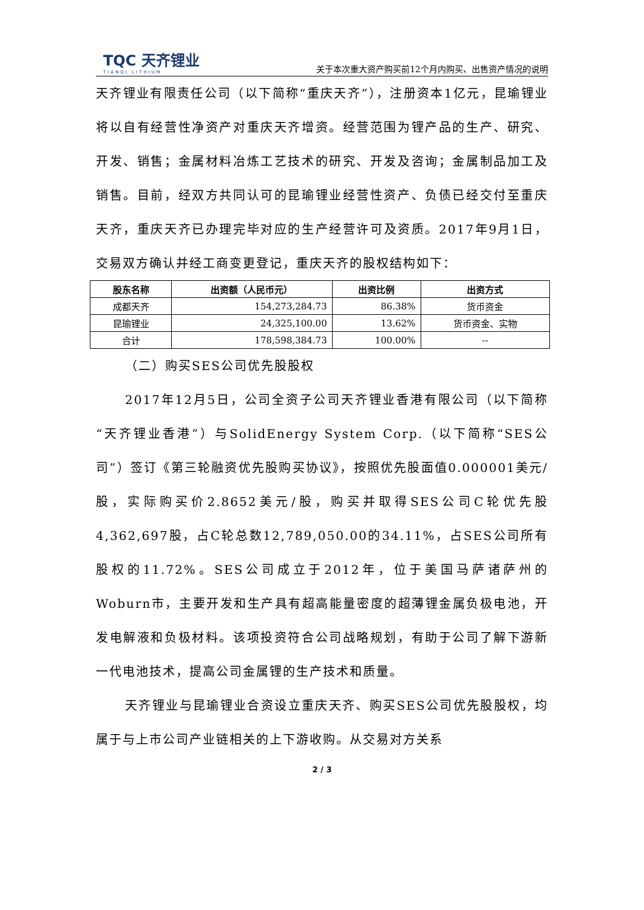TQC 天齐锂业
TIANQI LITHIUM
关于本次重大资产购买前12个月内购买、出售资产情况的说明
天齐锂业有限责任公司（以下简称“重庆天齐”），注册资本1亿元，昆瑜锂业将以自有经营性净资产对重庆天齐增资。经营范围为锂产品的生产、研究、开发、销售；金属材料冶炼工艺技术的研究、开发及咨询；金属制品加工及销售。目前，经双方共同认可的昆瑜锂业经营性资产、负债已经交付至重庆天齐，重庆天齐已办理完毕对应的生产经营许可及资质。2017年9月1日，交易双方确认并经工商变更登记，重庆天齐的股权结构如下：
| 股东名称 | 出资额（人民币元） | 出资比例 | 出资方式 |
| --- | --- | --- | --- |
| 成都天齐 | 154,273,284.73 | 86.38% | 货币资金 |
| 昆瑜锂业 | 24,325,100.00 | 13.62% | 货币资金、实物 |
| 合计 | 178,598,384.73 | 100.00% | -- |
（二）购买SES公司优先股股权
2017年12月5日，公司全资子公司天齐锂业香港有限公司（以下简称“天齐锂业香港”）与SolidEnergy System Corp.（以下简称“SES公司”）签订《第三轮融资优先股购买协议》，按照优先股面值0.000001美元/股，实际购买价2.8652美元/股，购买并取得SES公司C轮优先股4,362,697股，占C轮总数12,789,050.00的34.11%，占SES公司所有股权的11.72%。SES公司成立于2012年，位于美国马萨诸萨州的Woburn市，主要开发和生产具有超高能量密度的超薄锂金属负极电池，开发电解液和负极材料。该项投资符合公司战略规划，有助于公司了解下游新一代电池技术，提高公司金属锂的生产技术和质量。
天齐锂业与昆瑜锂业合资设立重庆天齐、购买SES公司优先股股权，均属于与上市公司产业链相关的上下游收购。从交易对方关系
2 / 3